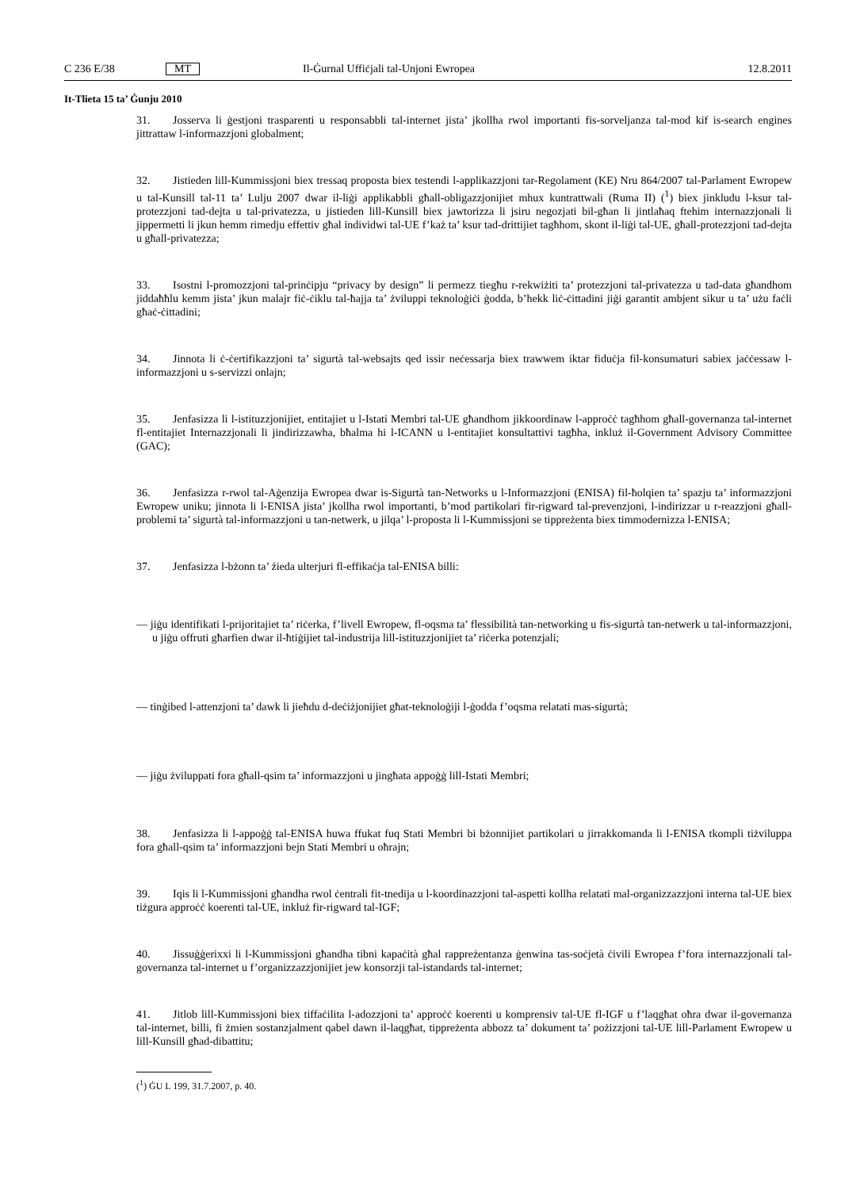C 236 E/38 MT Il-Ġurnal Uffiċjali tal-Unjoni Ewropea 12.8.2011
It-Tlieta 15 ta’ Ġunju 2010
31. Josserva li ġestjoni trasparenti u responsabbli tal-internet jista’ jkollha rwol importanti fis-sorveljanza tal-mod kif is-search engines jittrattaw l-informazzjoni globalment;
32. Jistieden lill-Kummissjoni biex tressaq proposta biex testendi l-applikazzjoni tar-Regolament (KE) Nru 864/2007 tal-Parlament Ewropew u tal-Kunsill tal-11 ta’ Lulju 2007 dwar il-liġi applikabbli għall-obligazzjonijiet mhux kuntrattwali (Ruma II) (<sup>1</sup>) biex jinkludu l-ksur tal-protezzjoni tad-dejta u tal-privatezza, u jistieden lill-Kunsill biex jawtorizza li jsiru negozjati bil-għan li jintlaħaq ftehim internazzjonali li jippermetti li jkun hemm rimedju effettiv għal individwi tal-UE f’każ ta’ ksur tad-drittijiet tagħhom, skont il-liġi tal-UE, għall-protezzjoni tad-dejta u għall-privatezza;
33. Isostni l-promozzjoni tal-prinċipju “privacy by design” li permezz tiegħu r-rekwiżiti ta’ protezzjoni tal-privatezza u tad-data għandhom jiddaħħlu kemm jista’ jkun malajr fiċ-ċiklu tal-ħajja ta’ żviluppi teknoloġiċi ġodda, b’hekk liċ-ċittadini jiġi garantit ambjent sikur u ta’ użu faċli għaċ-ċittadini;
34. Jinnota li ċ-ċertifikazzjoni ta’ sigurtà tal-websajts qed issir neċessarja biex trawwem iktar fiduċja fil-konsumaturi sabiex jaċċessaw l-informazzjoni u s-servizzi onlajn;
35. Jenfasizza li l-istituzzjonijiet, entitajiet u l-Istati Membri tal-UE għandhom jikkoordinaw l-approċċ tagħhom għall-governanza tal-internet fl-entitajiet Internazzjonali li jindirizzawha, bħalma hi l-ICANN u l-entitajiet konsultattivi tagħha, inkluż il-Government Advisory Committee (GAC);
36. Jenfasizza r-rwol tal-Aġenzija Ewropea dwar is-Sigurtà tan-Networks u l-Informazzjoni (ENISA) fil-ħolqien ta’ spazju ta’ informazzjoni Ewropew uniku; jinnota li l-ENISA jista’ jkollha rwol importanti, b’mod partikolari fir-rigward tal-prevenzjoni, l-indirizzar u r-reazzjoni għall-problemi ta’ sigurtà tal-informazzjoni u tan-netwerk, u jilqa’ l-proposta li l-Kummissjoni se tippreżenta biex timmodernizza l-ENISA;
37. Jenfasizza l-bżonn ta’ żieda ulterjuri fl-effikaċja tal-ENISA billi:
— jiġu identifikati l-prijoritajiet ta’ riċerka, f’livell Ewropew, fl-oqsma ta’ flessibilità tan-networking u fis-sigurtà tan-netwerk u tal-informazzjoni, u jiġu offruti għarfien dwar il-ħtiġijiet tal-industrija lill-istituzzjonijiet ta’ riċerka potenzjali;
— tinġibed l-attenzjoni ta’ dawk li jieħdu d-deċiżjonijiet għat-teknoloġiji l-ġodda f’oqsma relatati mas-sigurtà;
— jiġu żviluppati fora għall-qsim ta’ informazzjoni u jingħata appoġġ lill-Istati Membri;
38. Jenfasizza li l-appoġġ tal-ENISA huwa ffukat fuq Stati Membri bi bżonnijiet partikolari u jirrakkomanda li l-ENISA tkompli tiżviluppa fora għall-qsim ta’ informazzjoni bejn Stati Membri u oħrajn;
39. Iqis li l-Kummissjoni għandha rwol ċentrali fit-tnedija u l-koordinazzjoni tal-aspetti kollha relatati mal-organizzazzjoni interna tal-UE biex tiżgura approċċ koerenti tal-UE, inkluż fir-rigward tal-IGF;
40. Jissuġġerixxi li l-Kummissjoni għandha tibni kapaċità għal rappreżentanza ġenwina tas-soċjetà ċivili Ewropea f’fora internazzjonali tal-governanza tal-internet u f’organizzazzjonijiet jew konsorzji tal-istandards tal-internet;
41. Jitlob lill-Kummissjoni biex tiffaċilita l-adozzjoni ta’ approċċ koerenti u komprensiv tal-UE fl-IGF u f’laqgħat oħra dwar il-governanza tal-internet, billi, fi żmien sostanzjalment qabel dawn il-laqgħat, tippreżenta abbozz ta’ dokument ta’ pożizzjoni tal-UE lill-Parlament Ewropew u lill-Kunsill għad-dibattitu;
(<sup>1</sup>) ĠU L 199, 31.7.2007, p. 40.